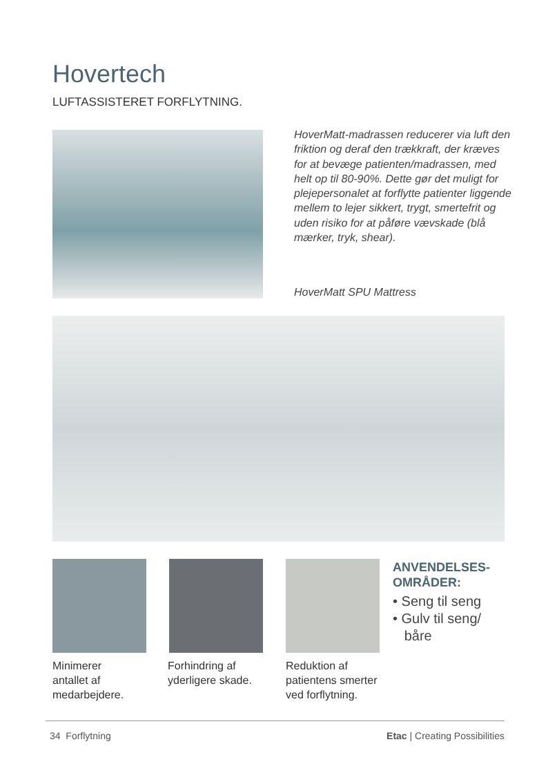Hovertech
LUFTASSISTERET FORFLYTNING.
HoverMatt-madrassen reducerer via luft den friktion og deraf den trækkraft, der kræves for at bevæge patienten/madrassen, med helt op til 80-90%. Dette gør det muligt for plejepersonalet at forflytte patienter liggende mellem to lejer sikkert, trygt, smertefrit og uden risiko for at påføre vævskade (blå mærker, tryk, shear).
HoverMatt SPU Mattress
Minimerer
antallet af
medarbejdere.
Forhindring af
yderligere skade.
Reduktion af
patientens smerter
ved forflytning.
ANVENDELSES-
OMRÅDER:
• Seng til seng
• Gulv til seng/
båre
34 Forflytning Etac | Creating Possibilities